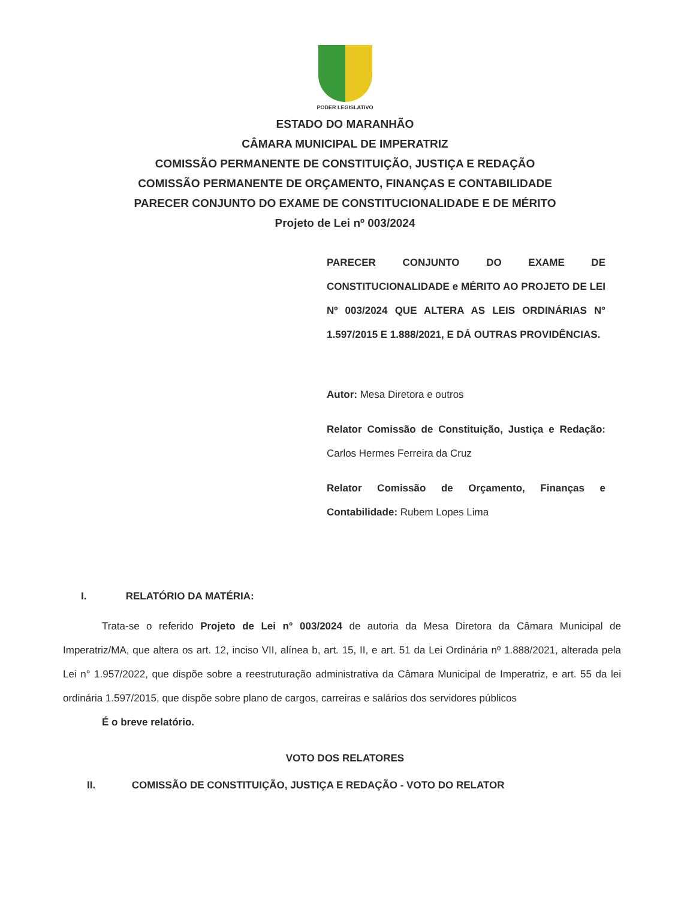PODER LEGISLATIVO
ESTADO DO MARANHÃO
CÂMARA MUNICIPAL DE IMPERATRIZ
COMISSÃO PERMANENTE DE CONSTITUIÇÃO, JUSTIÇA E REDAÇÃO
COMISSÃO PERMANENTE DE ORÇAMENTO, FINANÇAS E CONTABILIDADE
PARECER CONJUNTO DO EXAME DE CONSTITUCIONALIDADE E DE MÉRITO
Projeto de Lei nº 003/2024
PARECER CONJUNTO DO EXAME DE CONSTITUCIONALIDADE e MÉRITO AO PROJETO DE LEI Nº 003/2024 QUE ALTERA AS LEIS ORDINÁRIAS N° 1.597/2015 E 1.888/2021, E DÁ OUTRAS PROVIDÊNCIAS.
Autor: Mesa Diretora e outros
Relator Comissão de Constituição, Justiça e Redação: Carlos Hermes Ferreira da Cruz
Relator Comissão de Orçamento, Finanças e Contabilidade: Rubem Lopes Lima
I. RELATÓRIO DA MATÉRIA:
Trata-se o referido Projeto de Lei n° 003/2024 de autoria da Mesa Diretora da Câmara Municipal de Imperatriz/MA, que altera os art. 12, inciso VII, alínea b, art. 15, II, e art. 51 da Lei Ordinária nº 1.888/2021, alterada pela Lei n° 1.957/2022, que dispõe sobre a reestruturação administrativa da Câmara Municipal de Imperatriz, e art. 55 da lei ordinária 1.597/2015, que dispõe sobre plano de cargos, carreiras e salários dos servidores públicos
É o breve relatório.
VOTO DOS RELATORES
II. COMISSÃO DE CONSTITUIÇÃO, JUSTIÇA E REDAÇÃO - VOTO DO RELATOR